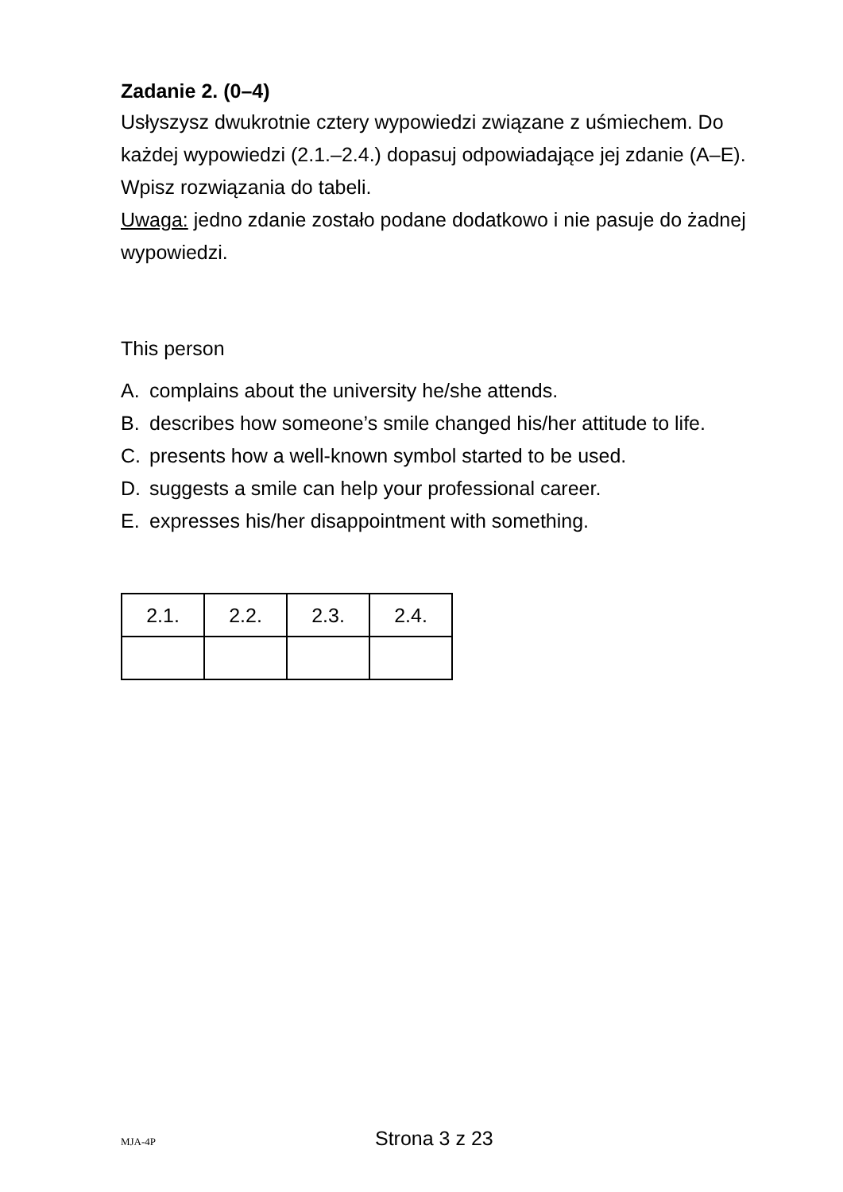Zadanie 2. (0–4)
Usłyszysz dwukrotnie cztery wypowiedzi związane z uśmiechem. Do każdej wypowiedzi (2.1.–2.4.) dopasuj odpowiadające jej zdanie (A–E). Wpisz rozwiązania do tabeli.
Uwaga: jedno zdanie zostało podane dodatkowo i nie pasuje do żadnej wypowiedzi.
This person
A. complains about the university he/she attends.
B. describes how someone’s smile changed his/her attitude to life.
C. presents how a well-known symbol started to be used.
D. suggests a smile can help your professional career.
E. expresses his/her disappointment with something.
| 2.1. | 2.2. | 2.3. | 2.4. |
MJA-4P Strona 3 z 23